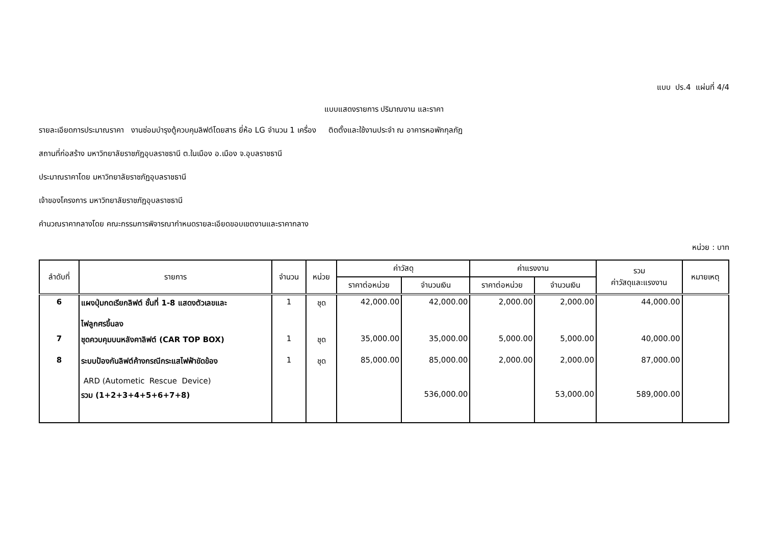แบบ ปร.4 แผ่นที่ 4/4
แบบแสดงรายการ ปริมาณงาน และราคา
รายละเอียดการประมาณราคา งานซ่อมบำรุงตู้ควบคุมลิฟต์โดยสาร ยี่ห้อ LG จำนวน 1 เครื่อง ติดตั้งและใช้งานประจำ ณ อาคารหอพักกุลภัฏ
สถานที่ก่อสร้าง มหาวิทยาลัยราชภัฏอุบลราชธานี ต.ในเมือง อ.เมือง จ.อุบลราชธานี
ประมาณราคาโดย มหาวิทยาลัยราชภัฏอุบลราชธานี
เจ้าของโครงการ มหาวิทยาลัยราชภัฏอุบลราชธานี
คำนวณราคากลางโดย คณะกรรมการพิจารณากำหนดรายละเอียดขอบเขตงานและราคากลาง
หน่วย : บาท
| ลำดับที่ | รายการ | จำนวน | หน่วย | ค่าวัสดุ | | ค่าแรงงาน | | รวม ค่าวัสดุและแรงงาน | หมายเหตุ |
| --- | --- | --- | --- | --- | --- | --- | --- | --- | --- |
| | | | | ราคาต่อหน่วย | จำนวนเงิน | ราคาต่อหน่วย | จำนวนเงิน | | |
| 6 | แผงปุ่มกดเรียกลิฟต์ ชั้นที่ 1-8 แสดงตัวเลขและ ไฟลูกศรขึ้นลง | 1 | ชุด | 42,000.00 | 42,000.00 | 2,000.00 | 2,000.00 | 44,000.00 | |
| 7 | ชุดควบคุมบนหลังคาลิฟต์ (CAR TOP BOX) | 1 | ชุด | 35,000.00 | 35,000.00 | 5,000.00 | 5,000.00 | 40,000.00 | |
| 8 | ระบบป้องกันลิฟต์ค้างกรณีกระแสไฟฟ้าขัดข้อง ARD (Autometic Rescue Device) | 1 | ชุด | 85,000.00 | 85,000.00 | 2,000.00 | 2,000.00 | 87,000.00 | |
| | รวม (1+2+3+4+5+6+7+8) | | | | 536,000.00 | | 53,000.00 | 589,000.00 | |